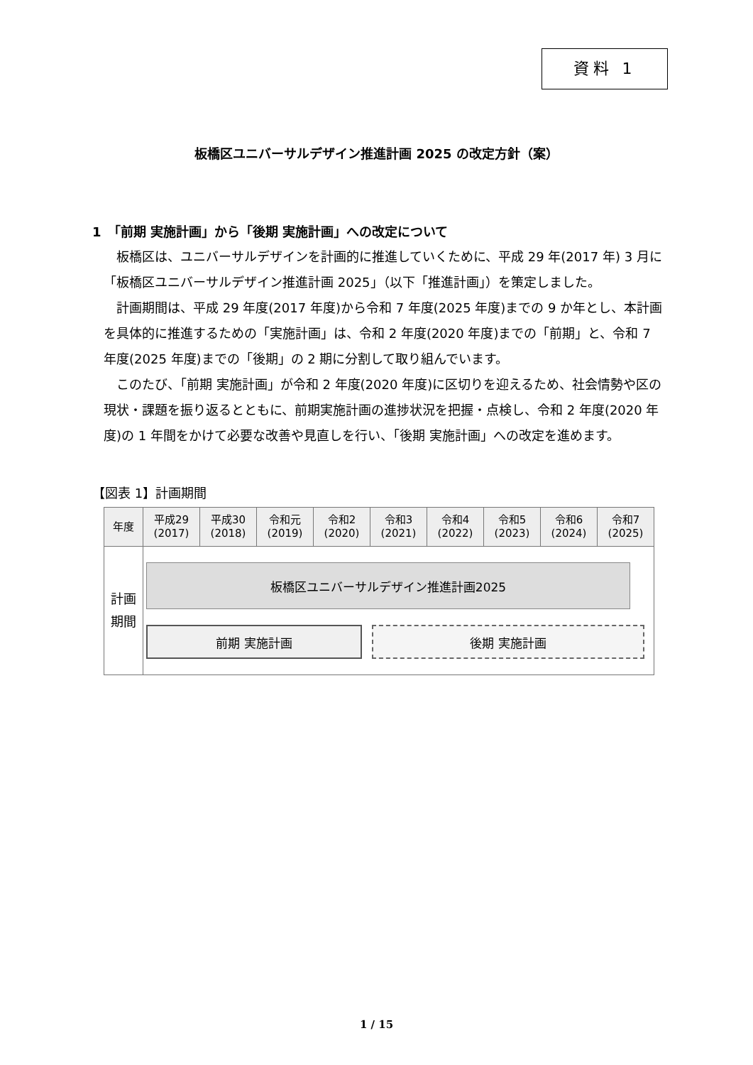資料 1
板橋区ユニバーサルデザイン推進計画 2025 の改定方針（案）
1　「前期 実施計画」から「後期 実施計画」への改定について
板橋区は、ユニバーサルデザインを計画的に推進していくために、平成 29 年(2017 年) 3 月に「板橋区ユニバーサルデザイン推進計画 2025」（以下「推進計画」）を策定しました。
計画期間は、平成 29 年度(2017 年度)から令和 7 年度(2025 年度)までの 9 か年とし、本計画を具体的に推進するための「実施計画」は、令和 2 年度(2020 年度)までの「前期」と、令和 7 年度(2025 年度)までの「後期」の 2 期に分割して取り組んでいます。
このたび、「前期 実施計画」が令和 2 年度(2020 年度)に区切りを迎えるため、社会情勢や区の現状・課題を振り返るとともに、前期実施計画の進捗状況を把握・点検し、令和 2 年度(2020 年度)の 1 年間をかけて必要な改善や見直しを行い、「後期 実施計画」への改定を進めます。
【図表 1】計画期間
| 年度 | 平成29 (2017) | 平成30 (2018) | 令和元 (2019) | 令和2 (2020) | 令和3 (2021) | 令和4 (2022) | 令和5 (2023) | 令和6 (2024) | 令和7 (2025) |
| --- | --- | --- | --- | --- | --- | --- | --- | --- | --- |
| 計画 期間 | 板橋区ユニバーサルデザイン推進計画2025 前期 実施計画 後期 実施計画 | | | | | | | | |
1 / 15